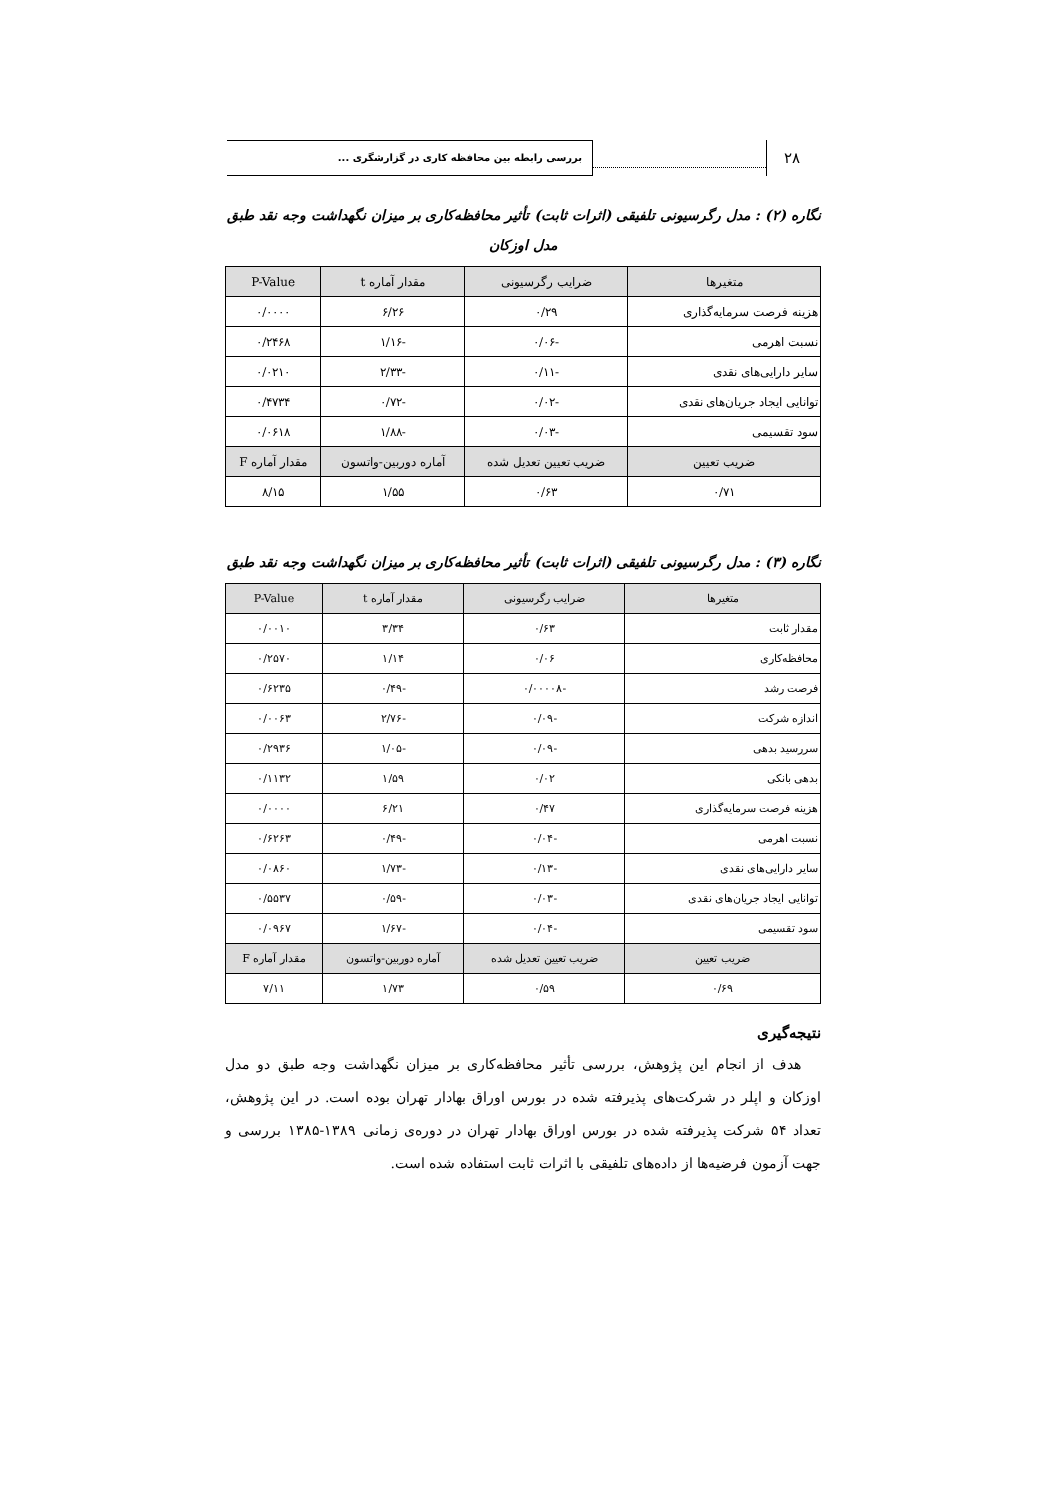۲۸
بررسی رابطه بین محافظه کاری در گزارشگری ...
نگاره (۲) : مدل رگرسیونی تلفیقی (اثرات ثابت) تأثیر محافظه‌کاری بر میزان نگهداشت وجه نقد طبق
مدل اوزکان
| متغیرها | ضرایب رگرسیونی | مقدار آماره t | P-Value |
| --- | --- | --- | --- |
| هزینه فرصت سرمایه‌گذاری | ۰/۲۹ | ۶/۲۶ | ۰/۰۰۰۰ |
| نسبت اهرمی | -۰/۰۶ | -۱/۱۶ | ۰/۲۴۶۸ |
| سایر دارایی‌های نقدی | -۰/۱۱ | -۲/۳۳ | ۰/۰۲۱۰ |
| توانایی ایجاد جریان‌های نقدی | -۰/۰۲ | -۰/۷۲ | ۰/۴۷۳۴ |
| سود تقسیمی | -۰/۰۳ | -۱/۸۸ | ۰/۰۶۱۸ |
| ضریب تعیین | ضریب تعیین تعدیل شده | آماره دوربین-واتسون | مقدار آماره F |
| ۰/۷۱ | ۰/۶۳ | ۱/۵۵ | ۸/۱۵ |
نگاره (۳) : مدل رگرسیونی تلفیقی (اثرات ثابت) تأثیر محافظه‌کاری بر میزان نگهداشت وجه نقد طبق
| متغیرها | ضرایب رگرسیونی | مقدار آماره t | P-Value |
| --- | --- | --- | --- |
| مقدار ثابت | ۰/۶۳ | ۳/۳۴ | ۰/۰۰۱۰ |
| محافظه‌کاری | ۰/۰۶ | ۱/۱۴ | ۰/۲۵۷۰ |
| فرصت رشد | -۰/۰۰۰۰۸ | -۰/۴۹ | ۰/۶۲۳۵ |
| اندازه شرکت | -۰/۰۹ | -۲/۷۶ | ۰/۰۰۶۳ |
| سررسید بدهی | -۰/۰۹ | -۱/۰۵ | ۰/۲۹۳۶ |
| بدهی بانکی | ۰/۰۲ | ۱/۵۹ | ۰/۱۱۳۲ |
| هزینه فرصت سرمایه‌گذاری | ۰/۴۷ | ۶/۲۱ | ۰/۰۰۰۰ |
| نسبت اهرمی | -۰/۰۴ | -۰/۴۹ | ۰/۶۲۶۳ |
| سایر دارایی‌های نقدی | -۰/۱۳ | -۱/۷۳ | ۰/۰۸۶۰ |
| توانایی ایجاد جریان‌های نقدی | -۰/۰۳ | -۰/۵۹ | ۰/۵۵۳۷ |
| سود تقسیمی | -۰/۰۴ | -۱/۶۷ | ۰/۰۹۶۷ |
| ضریب تعیین | ضریب تعیین تعدیل شده | آماره دوربین-واتسون | مقدار آماره F |
| ۰/۶۹ | ۰/۵۹ | ۱/۷۳ | ۷/۱۱ |
نتیجه‌گیری
هدف از انجام این پژوهش، بررسی تأثیر محافظه‌کاری بر میزان نگهداشت وجه طبق دو مدل اوزکان و اپلر در شرکت‌های پذیرفته شده در بورس اوراق بهادار تهران بوده است. در این پژوهش، تعداد ۵۴ شرکت پذیرفته شده در بورس اوراق بهادار تهران در دوره‌ی زمانی ۱۳۸۹-۱۳۸۵ بررسی و جهت آزمون فرضیه‌ها از داده‌های تلفیقی با اثرات ثابت استفاده شده است.